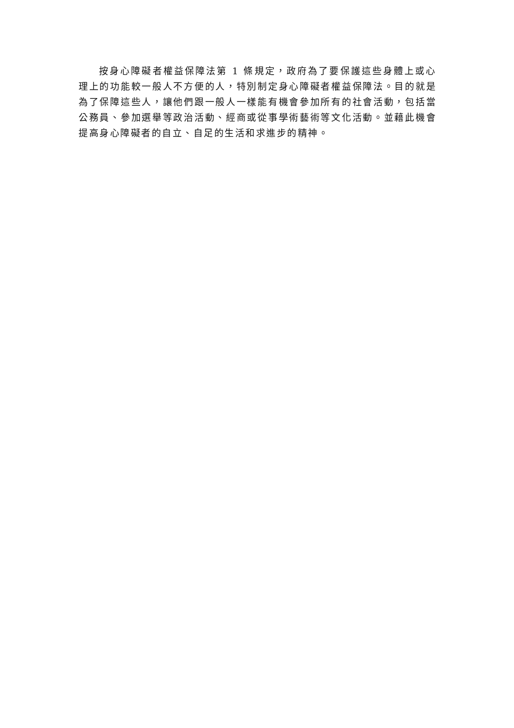按身心障礙者權益保障法第 1 條規定，政府為了要保護這些身體上或心理上的功能較一般人不方便的人，特別制定身心障礙者權益保障法。目的就是為了保障這些人，讓他們跟一般人一樣能有機會參加所有的社會活動，包括當公務員、參加選舉等政治活動、經商或從事學術藝術等文化活動。並藉此機會提高身心障礙者的自立、自足的生活和求進步的精神。